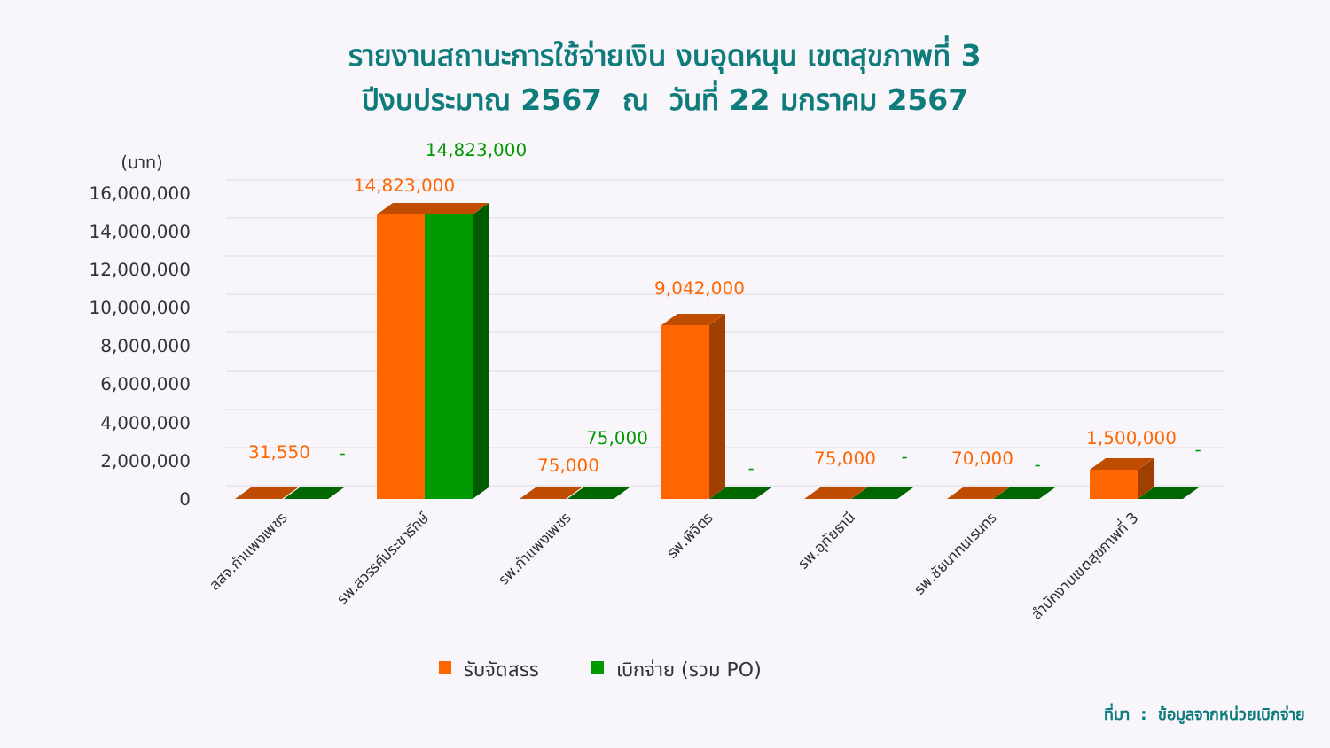รายงานสถานะการใช้จ่ายเงิน งบอุดหนุน เขตสุขภาพที่ 3
ปีงบประมาณ 2567 ณ วันที่ 22 มกราคม 2567
(บาท)
16,000,000
14,000,000
12,000,000
10,000,000
8,000,000
6,000,000
4,000,000
2,000,000
0
31,550
14,823,000
75,000
9,042,000
75,000
70,000
1,500,000
14,823,000
75,000
-
-
-
-
-
สสจ.กำแพงเพชร
รพ.สวรรค์ประชารักษ์
รพ.กำแพงเพชร
รพ.พิจิตร
รพ.อุทัยธานี
รพ.ชัยนาทนเรนทร
สำนักงานเขตสุขภาพที่ 3
รับจัดสรร
เบิกจ่าย (รวม PO)
ที่มา : ข้อมูลจากหน่วยเบิกจ่าย